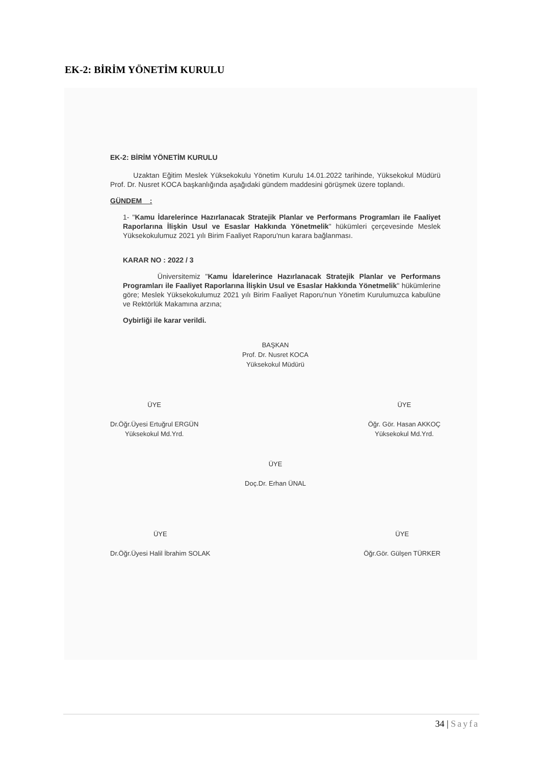EK-2: BİRİM YÖNETİM KURULU
EK-2: BİRİM YÖNETİM KURULU
Uzaktan Eğitim Meslek Yüksekokulu Yönetim Kurulu 14.01.2022 tarihinde, Yüksekokul Müdürü Prof. Dr. Nusret KOCA başkanlığında aşağıdaki gündem maddesini görüşmek üzere toplandı.
GÜNDEM :
1- "Kamu İdarelerince Hazırlanacak Stratejik Planlar ve Performans Programları ile Faaliyet Raporlarına İlişkin Usul ve Esaslar Hakkında Yönetmelik" hükümleri çerçevesinde Meslek Yüksekokulumuz 2021 yılı Birim Faaliyet Raporu'nun karara bağlanması.
KARAR NO : 2022 / 3
Üniversitemiz "Kamu İdarelerince Hazırlanacak Stratejik Planlar ve Performans Programları ile Faaliyet Raporlarına İlişkin Usul ve Esaslar Hakkında Yönetmelik" hükümlerine göre; Meslek Yüksekokulumuz 2021 yılı Birim Faaliyet Raporu'nun Yönetim Kurulumuzca kabulüne ve Rektörlük Makamına arzına;
Oybirliği ile karar verildi.
BAŞKAN
Prof. Dr. Nusret KOCA
Yüksekokul Müdürü
ÜYE
Dr.Öğr.Üyesi Ertuğrul ERGÜN
Yüksekokul Md.Yrd.
ÜYE
Öğr. Gör. Hasan AKKOÇ
Yüksekokul Md.Yrd.
ÜYE
Doç.Dr. Erhan ÜNAL
ÜYE
Dr.Öğr.Üyesi Halil İbrahim SOLAK
ÜYE
Öğr.Gör. Gülşen TÜRKER
34 | Sayfa